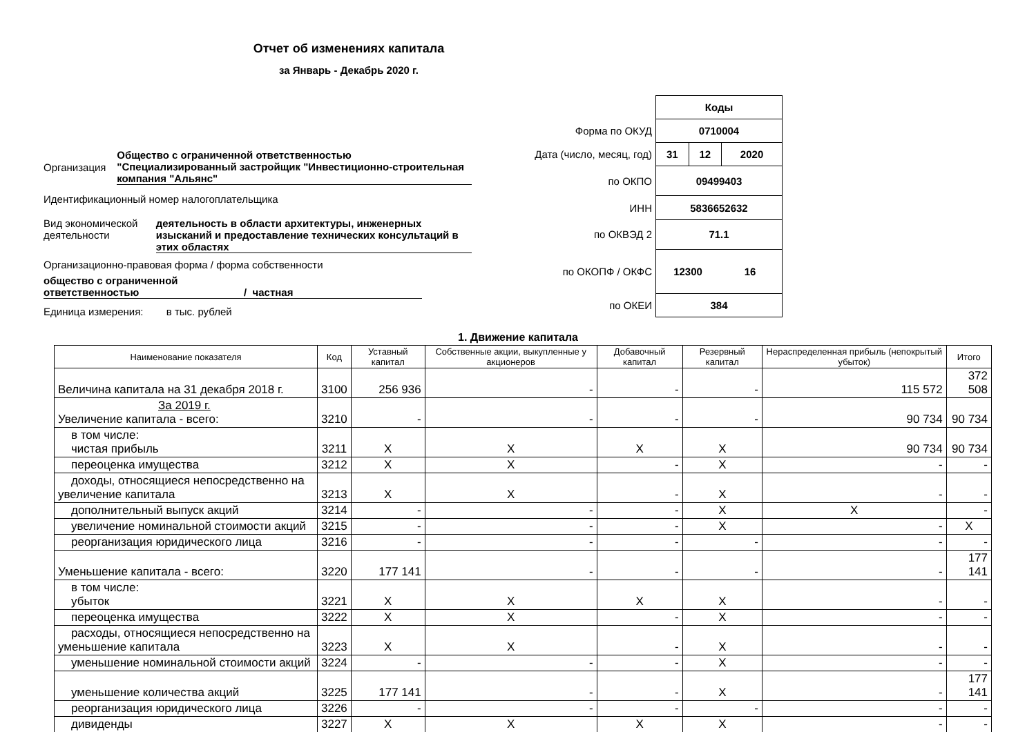Отчет об изменениях капитала
за Январь - Декабрь 2020 г.
Организация
Общество с ограниченной ответственностью "Специализированный застройщик "Инвестиционно-строительная компания "Альянс"
Идентификационный номер налогоплательщика
Вид экономической деятельности
деятельность в области архитектуры, инженерных изысканий и предоставление технических консультаций в этих областях
Организационно-правовая форма / форма собственности
общество с ограниченной ответственностью
/ частная
Единица измерения: в тыс. рублей
| | Коды | | |
| Форма по ОКУД | 0710004 | | |
| Дата (число, месяц, год) | 31 | 12 | 2020 |
| по ОКПО | 09499403 | | |
| ИНН | 5836652632 | | |
| по ОКВЭД 2 | 71.1 | | |
| по ОКОПФ / ОКФС | 12300 16 | | |
| по ОКЕИ | 384 | | |
1. Движение капитала
| Наименование показателя | Код | Уставный капитал | Собственные акции, выкупленные у акционеров | Добавочный капитал | Резервный капитал | Нераспределенная прибыль (непокрытый убыток) | Итого |
| --- | --- | --- | --- | --- | --- | --- | --- |
| Величина капитала на 31 декабря 2018 г. | 3100 | 256 936 | - | - | - | 115 572 | 372 508 |
| За 2019 г. Увеличение капитала - всего: | 3210 | - | - | - | - | 90 734 | 90 734 |
| в том числе: чистая прибыль | 3211 | X | X | X | X | 90 734 | 90 734 |
| переоценка имущества | 3212 | X | X | - | X | - | - |
| доходы, относящиеся непосредственно на увеличение капитала | 3213 | X | X | - | X | - | - |
| дополнительный выпуск акций | 3214 | - | - | - | X | X | - |
| увеличение номинальной стоимости акций | 3215 | - | - | - | X | - | X |
| реорганизация юридического лица | 3216 | - | - | - | - | - | - |
| Уменьшение капитала - всего: | 3220 | 177 141 | - | - | - | - | 177 141 |
| в том числе: убыток | 3221 | X | X | X | X | - | - |
| переоценка имущества | 3222 | X | X | - | X | - | - |
| расходы, относящиеся непосредственно на уменьшение капитала | 3223 | X | X | - | X | - | - |
| уменьшение номинальной стоимости акций | 3224 | - | - | - | X | - | - |
| уменьшение количества акций | 3225 | 177 141 | - | - | X | - | 177 141 |
| реорганизация юридического лица | 3226 | - | - | - | - | - | - |
| дивиденды | 3227 | X | X | X | X | - | - |